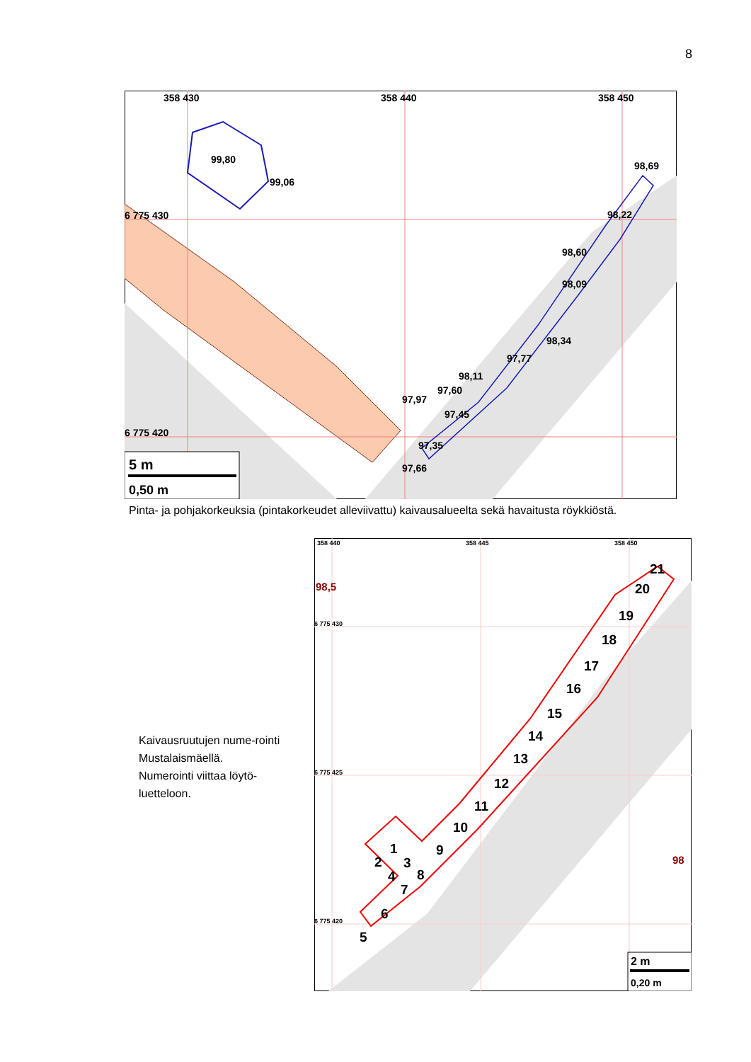8
358 430
358 440
358 450
6 775 430
6 775 420
99,80
99,06
98,69
98,22
98,60
98,09
98,34
97,77
98,11
97,60
97,97
97,45
97,35
97,66
5 m
0,50 m
Pinta- ja pohjakorkeuksia (pintakorkeudet alleviivattu) kaivausalueelta sekä havaitusta röykkiöstä.
Kaivausruutujen nume-rointi Mustalaismäellä. Numerointi viittaa löytö-luetteloon.
358 440
358 445
358 450
6 775 430
6 775 425
6 775 420
98,5
98
5
6
7
4
2
1
3
8
9
10
11
12
13
14
15
16
17
18
19
20
21
2 m
0,20 m